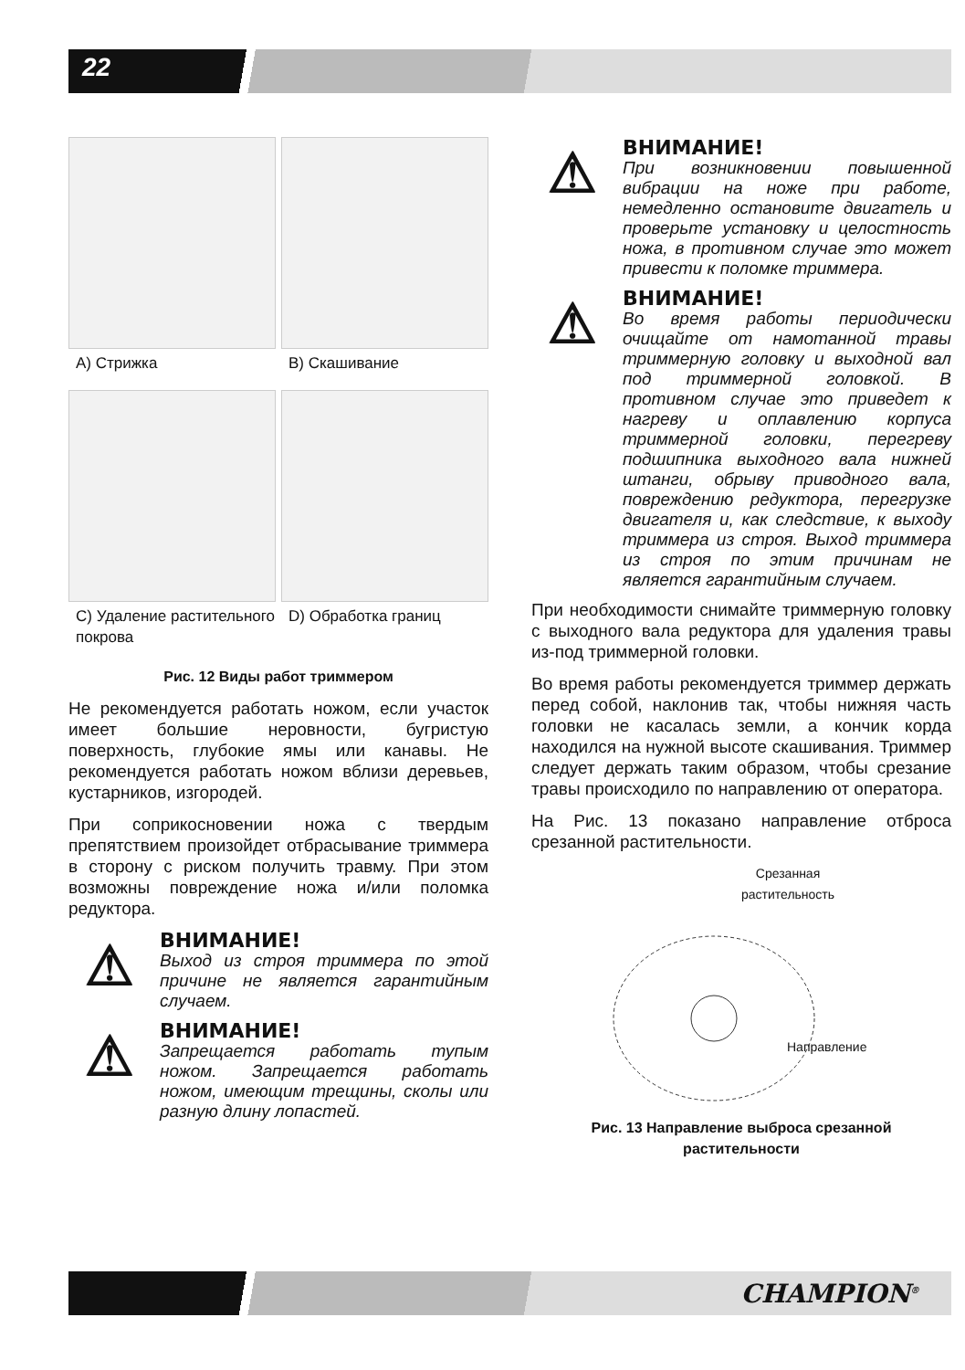22
A) Стрижка
B) Скашивание
C) Удаление растительного покрова
D) Обработка границ
Рис. 12 Виды работ триммером
Не рекомендуется работать ножом, если участок имеет большие неровности, бугристую поверхность, глубокие ямы или канавы. Не рекомендуется работать ножом вблизи деревьев, кустарников, изгородей.
При соприкосновении ножа с твердым препятствием произойдет отбрасывание триммера в сторону с риском получить травму. При этом возможны повреждение ножа и/или поломка редуктора.
⚠
ВНИМАНИЕ!
Выход из строя триммера по этой причине не является гарантийным случаем.
⚠
ВНИМАНИЕ!
Запрещается работать тупым ножом. Запрещается работать ножом, имеющим трещины, сколы или разную длину лопастей.
⚠
ВНИМАНИЕ!
При возникновении повышенной вибрации на ноже при работе, немедленно остановите двигатель и проверьте установку и целостность ножа, в противном случае это может привести к поломке триммера.
⚠
ВНИМАНИЕ!
Во время работы периодически очищайте от намотанной травы триммерную головку и выходной вал под триммерной головкой. В противном случае это приведет к нагреву и оплавлению корпуса триммерной головки, перегреву подшипника выходного вала нижней штанги, обрыву приводного вала, повреждению редуктора, перегрузке двигателя и, как следствие, к выходу триммера из строя. Выход триммера из строя по этим причинам не является гарантийным случаем.
При необходимости снимайте триммерную головку с выходного вала редуктора для удаления травы из-под триммерной головки.
Во время работы рекомендуется триммер держать перед собой, наклонив так, чтобы нижняя часть головки не касалась земли, а кончик корда находился на нужной высоте скашивания. Триммер следует держать таким образом, чтобы срезание травы происходило по направлению от оператора.
На Рис. 13 показано направление отброса срезанной растительности.
Срезанная
растительность
Направление
Рис. 13 Направление выброса срезанной растительности
CHAMPION<sup>®</sup>